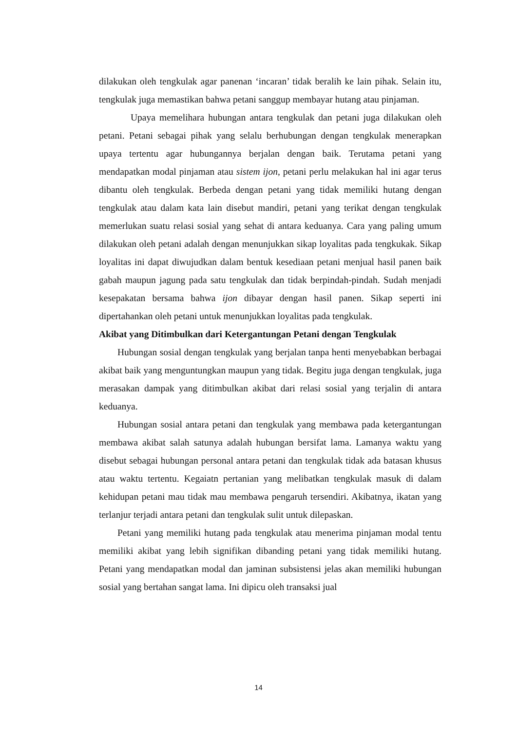dilakukan oleh tengkulak agar panenan ‘incaran’ tidak beralih ke lain pihak. Selain itu, tengkulak juga memastikan bahwa petani sanggup membayar hutang atau pinjaman.
Upaya memelihara hubungan antara tengkulak dan petani juga dilakukan oleh petani. Petani sebagai pihak yang selalu berhubungan dengan tengkulak menerapkan upaya tertentu agar hubungannya berjalan dengan baik. Terutama petani yang mendapatkan modal pinjaman atau sistem ijon, petani perlu melakukan hal ini agar terus dibantu oleh tengkulak. Berbeda dengan petani yang tidak memiliki hutang dengan tengkulak atau dalam kata lain disebut mandiri, petani yang terikat dengan tengkulak memerlukan suatu relasi sosial yang sehat di antara keduanya. Cara yang paling umum dilakukan oleh petani adalah dengan menunjukkan sikap loyalitas pada tengkukak. Sikap loyalitas ini dapat diwujudkan dalam bentuk kesediaan petani menjual hasil panen baik gabah maupun jagung pada satu tengkulak dan tidak berpindah-pindah. Sudah menjadi kesepakatan bersama bahwa ijon dibayar dengan hasil panen. Sikap seperti ini dipertahankan oleh petani untuk menunjukkan loyalitas pada tengkulak.
Akibat yang Ditimbulkan dari Ketergantungan Petani dengan Tengkulak
Hubungan sosial dengan tengkulak yang berjalan tanpa henti menyebabkan berbagai akibat baik yang menguntungkan maupun yang tidak. Begitu juga dengan tengkulak, juga merasakan dampak yang ditimbulkan akibat dari relasi sosial yang terjalin di antara keduanya.
Hubungan sosial antara petani dan tengkulak yang membawa pada ketergantungan membawa akibat salah satunya adalah hubungan bersifat lama. Lamanya waktu yang disebut sebagai hubungan personal antara petani dan tengkulak tidak ada batasan khusus atau waktu tertentu. Kegaiatn pertanian yang melibatkan tengkulak masuk di dalam kehidupan petani mau tidak mau membawa pengaruh tersendiri. Akibatnya, ikatan yang terlanjur terjadi antara petani dan tengkulak sulit untuk dilepaskan.
Petani yang memiliki hutang pada tengkulak atau menerima pinjaman modal tentu memiliki akibat yang lebih signifikan dibanding petani yang tidak memiliki hutang. Petani yang mendapatkan modal dan jaminan subsistensi jelas akan memiliki hubungan sosial yang bertahan sangat lama. Ini dipicu oleh transaksi jual
14